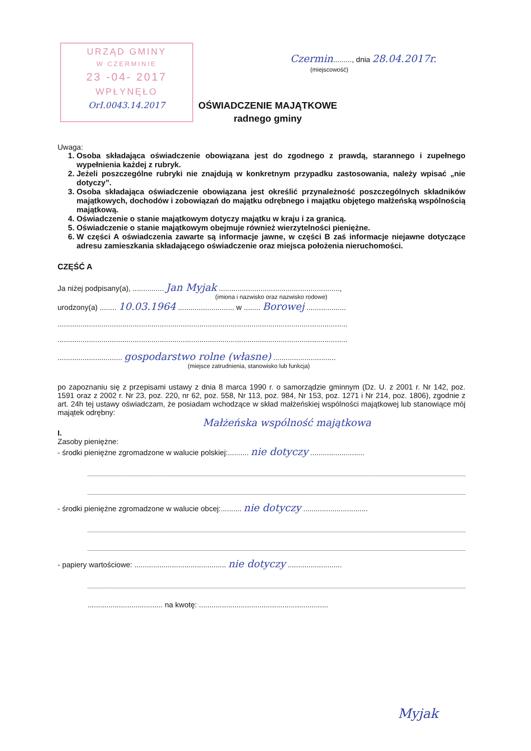URZĄD GMINY
W CZERMINIE
23 -04- 2017
WPŁYNĘŁO
OrI.0043.14.2017
Czermin........., dnia 28.04.2017r.
(miejscowość)
OŚWIADCZENIE MAJĄTKOWE
radnego gminy
Uwaga:
1. Osoba składająca oświadczenie obowiązana jest do zgodnego z prawdą, starannego i zupełnego wypełnienia każdej z rubryk.
2. Jeżeli poszczególne rubryki nie znajdują w konkretnym przypadku zastosowania, należy wpisać „nie dotyczy”.
3. Osoba składająca oświadczenie obowiązana jest określić przynależność poszczególnych składników majątkowych, dochodów i zobowiązań do majątku odrębnego i majątku objętego małżeńską wspólnością majątkową.
4. Oświadczenie o stanie majątkowym dotyczy majątku w kraju i za granicą.
5. Oświadczenie o stanie majątkowym obejmuje również wierzytelności pieniężne.
6. W części A oświadczenia zawarte są informacje jawne, w części B zaś informacje niejawne dotyczące adresu zamieszkania składającego oświadczenie oraz miejsca położenia nieruchomości.
CZĘŚĆ A
Ja niżej podpisany(a), ............... Jan Myjak ..........................................................,
(imiona i nazwisko oraz nazwisko rodowe)
urodzony(a) ........ 10.03.1964 ........................... w ........ Borowej ...................
...........................................................................................................................................
...........................................................................................................................................
............................... gospodarstwo rolne (własne) ..............................
(miejsce zatrudnienia, stanowisko lub funkcja)
po zapoznaniu się z przepisami ustawy z dnia 8 marca 1990 r. o samorządzie gminnym (Dz. U. z 2001 r. Nr 142, poz. 1591 oraz z 2002 r. Nr 23, poz. 220, nr 62, poz. 558, Nr 113, poz. 984, Nr 153, poz. 1271 i Nr 214, poz. 1806), zgodnie z art. 24h tej ustawy oświadczam, że posiadam wchodzące w skład małżeńskiej wspólności majątkowej lub stanowiące mój majątek odrębny:
Małżeńska wspólność majątkowa
I.
Zasoby pieniężne:
- środki pieniężne zgromadzone w walucie polskiej:.......... nie dotyczy ..........................
- środki pieniężne zgromadzone w walucie obcej:.......... nie dotyczy ...............................
- papiery wartościowe: ............................................ nie dotyczy ..........................
.................................... na kwotę: ..............................................................
Myjak